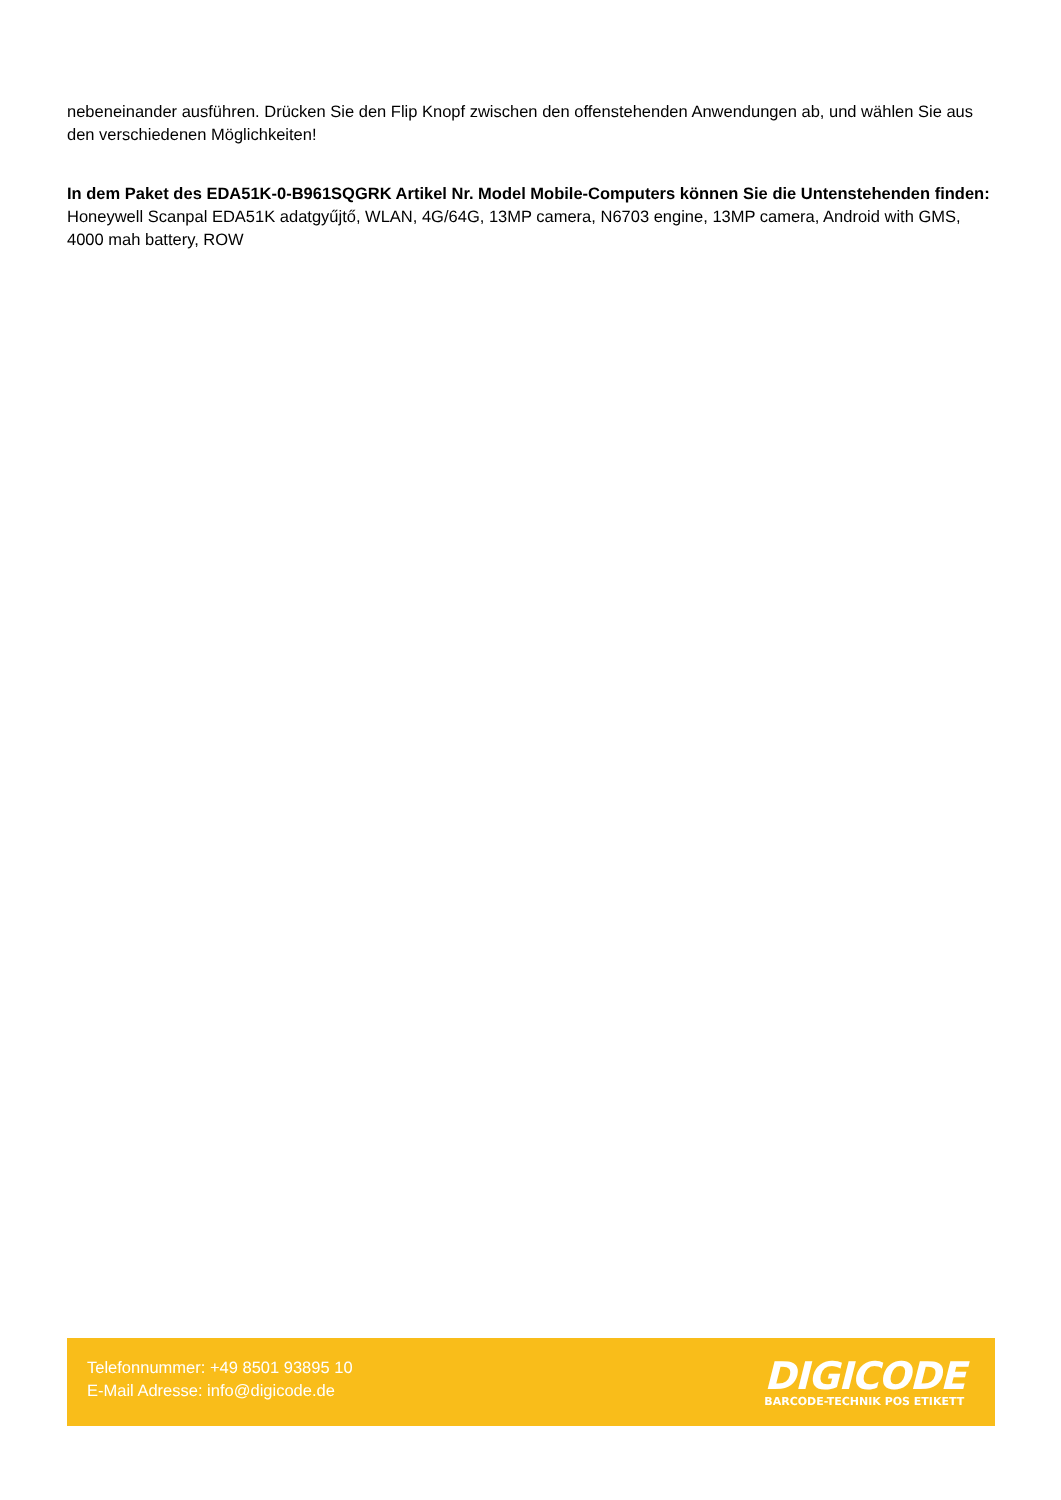nebeneinander ausführen. Drücken Sie den Flip Knopf zwischen den offenstehenden Anwendungen ab, und wählen Sie aus den verschiedenen Möglichkeiten!
In dem Paket des EDA51K-0-B961SQGRK Artikel Nr. Model Mobile-Computers können Sie die Untenstehenden finden:
Honeywell Scanpal EDA51K adatgyűjtő, WLAN, 4G/64G, 13MP camera, N6703 engine, 13MP camera, Android with GMS, 4000 mah battery, ROW
Telefonnummer: +49 8501 93895 10
E-Mail Adresse: info@digicode.de
DIGICODE
BARCODE-TECHNIK POS ETIKETT